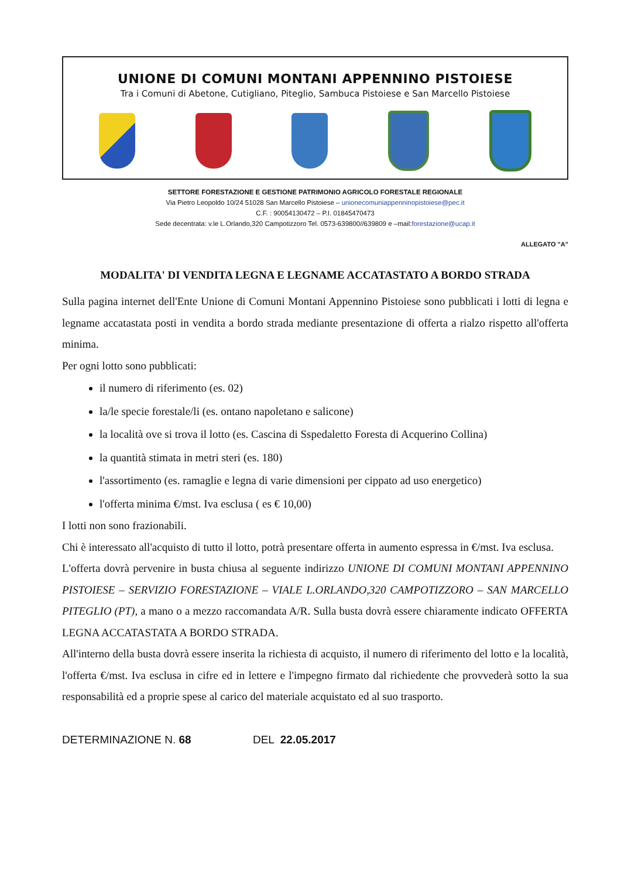UNIONE DI COMUNI MONTANI APPENNINO PISTOIESE
Tra i Comuni di Abetone, Cutigliano, Piteglio, Sambuca Pistoiese e San Marcello Pistoiese
SETTORE FORESTAZIONE E GESTIONE PATRIMONIO AGRICOLO FORESTALE REGIONALE
Via Pietro Leopoldo 10/24 51028 San Marcello Pistoiese – unionecomuniappenninopistoiese@pec.it
C.F. : 90054130472 – P.I. 01845470473
Sede decentrata: v.le L.Orlando,320 Campotizzoro Tel. 0573-639800//639809 e –mail:forestazione@ucap.it
ALLEGATO "A"
MODALITA' DI VENDITA LEGNA E LEGNAME ACCATASTATO A BORDO STRADA
Sulla pagina internet dell'Ente Unione di Comuni Montani Appennino Pistoiese sono pubblicati i lotti di legna e legname accatastata posti in vendita a bordo strada mediante presentazione di offerta a rialzo rispetto all'offerta minima.
Per ogni lotto sono pubblicati:
il numero di riferimento (es. 02)
la/le specie forestale/li (es. ontano napoletano e salicone)
la località ove si trova il lotto (es. Cascina di Sspedaletto Foresta di Acquerino Collina)
la quantità stimata in metri steri (es. 180)
l'assortimento (es. ramaglie e legna di varie dimensioni per cippato ad uso energetico)
l'offerta minima €/mst. Iva esclusa ( es € 10,00)
I lotti non sono frazionabili.
Chi è interessato all'acquisto di tutto il lotto, potrà presentare offerta in aumento espressa in €/mst. Iva esclusa.
L'offerta dovrà pervenire in busta chiusa al seguente indirizzo UNIONE DI COMUNI MONTANI APPENNINO PISTOIESE – SERVIZIO FORESTAZIONE – VIALE L.ORLANDO,320 CAMPOTIZZORO – SAN MARCELLO PITEGLIO (PT), a mano o a mezzo raccomandata A/R. Sulla busta dovrà essere chiaramente indicato OFFERTA LEGNA ACCATASTATA A BORDO STRADA.
All'interno della busta dovrà essere inserita la richiesta di acquisto, il numero di riferimento del lotto e la località, l'offerta €/mst. Iva esclusa in cifre ed in lettere e l'impegno firmato dal richiedente che provvederà sotto la sua responsabilità ed a proprie spese al carico del materiale acquistato ed al suo trasporto.
DETERMINAZIONE N. 68 DEL 22.05.2017